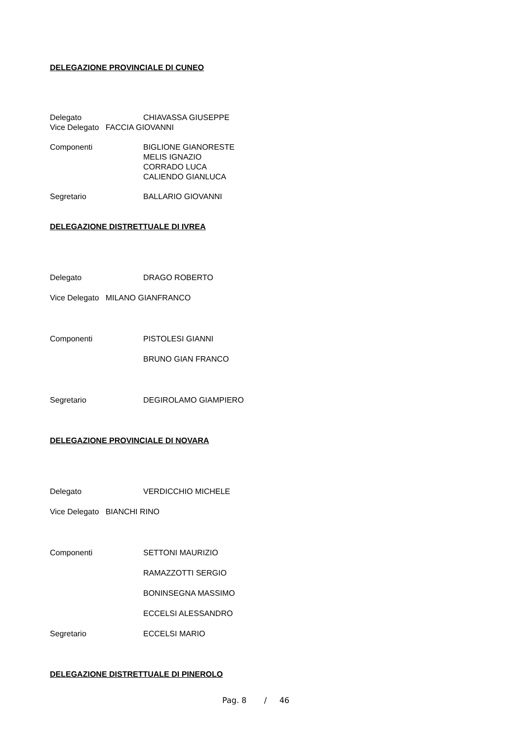DELEGAZIONE PROVINCIALE DI CUNEO
Delegato CHIAVASSA GIUSEPPE
Vice Delegato FACCIA GIOVANNI
Componenti BIGLIONE GIANORESTE
MELIS IGNAZIO
CORRADO LUCA
CALIENDO GIANLUCA
Segretario BALLARIO GIOVANNI
DELEGAZIONE DISTRETTUALE DI IVREA
Delegato DRAGO ROBERTO
Vice Delegato MILANO GIANFRANCO
Componenti PISTOLESI GIANNI
BRUNO GIAN FRANCO
Segretario DEGIROLAMO GIAMPIERO
DELEGAZIONE PROVINCIALE DI NOVARA
Delegato VERDICCHIO MICHELE
Vice Delegato BIANCHI RINO
Componenti SETTONI MAURIZIO
RAMAZZOTTI SERGIO
BONINSEGNA MASSIMO
ECCELSI ALESSANDRO
Segretario ECCELSI MARIO
DELEGAZIONE DISTRETTUALE DI PINEROLO
Pag. 8 / 46